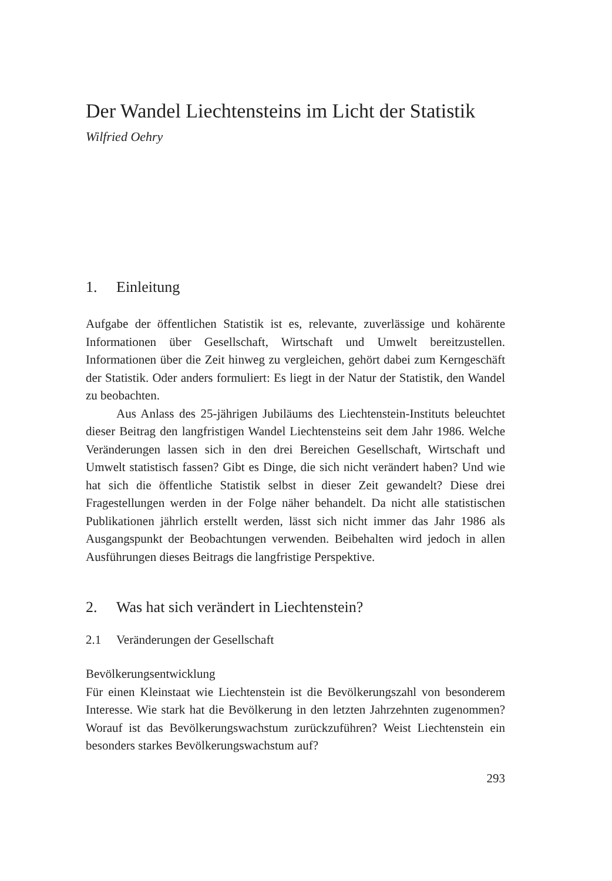Der Wandel Liechtensteins im Licht der Statistik
Wilfried Oehry
1. Einleitung
Aufgabe der öffentlichen Statistik ist es, relevante, zuverlässige und kohärente Informationen über Gesellschaft, Wirtschaft und Umwelt bereitzustellen. Informationen über die Zeit hinweg zu vergleichen, gehört dabei zum Kerngeschäft der Statistik. Oder anders formuliert: Es liegt in der Natur der Statistik, den Wandel zu beobachten.
Aus Anlass des 25-jährigen Jubiläums des Liechtenstein-Instituts beleuchtet dieser Beitrag den langfristigen Wandel Liechtensteins seit dem Jahr 1986. Welche Veränderungen lassen sich in den drei Bereichen Gesellschaft, Wirtschaft und Umwelt statistisch fassen? Gibt es Dinge, die sich nicht verändert haben? Und wie hat sich die öffentliche Statistik selbst in dieser Zeit gewandelt? Diese drei Fragestellungen werden in der Folge näher behandelt. Da nicht alle statistischen Publikationen jährlich erstellt werden, lässt sich nicht immer das Jahr 1986 als Ausgangspunkt der Beobachtungen verwenden. Beibehalten wird jedoch in allen Ausführungen dieses Beitrags die langfristige Perspektive.
2. Was hat sich verändert in Liechtenstein?
2.1 Veränderungen der Gesellschaft
Bevölkerungsentwicklung
Für einen Kleinstaat wie Liechtenstein ist die Bevölkerungszahl von besonderem Interesse. Wie stark hat die Bevölkerung in den letzten Jahrzehnten zugenommen? Worauf ist das Bevölkerungswachstum zurückzuführen? Weist Liechtenstein ein besonders starkes Bevölkerungswachstum auf?
293